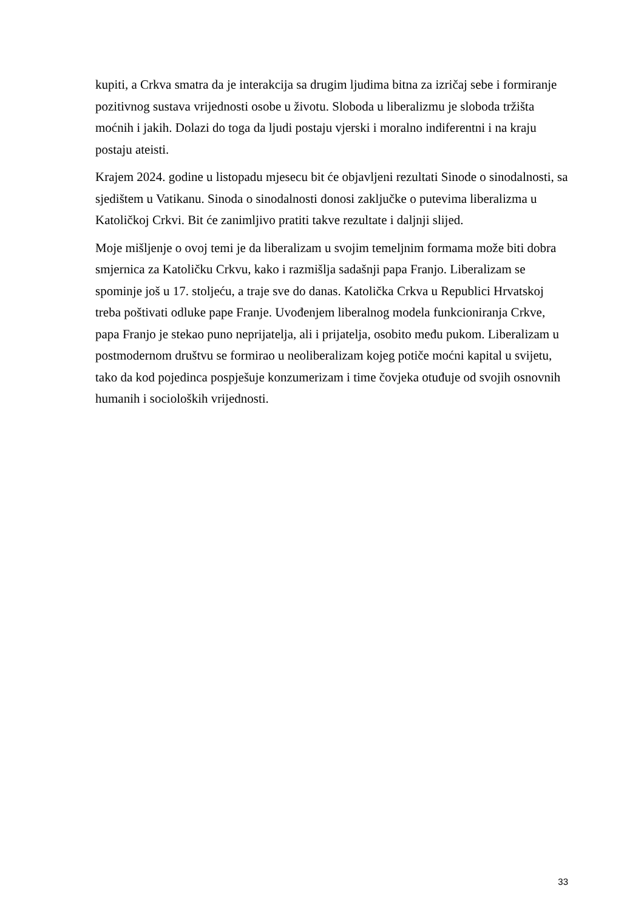kupiti, a Crkva smatra da je interakcija sa drugim ljudima bitna za izričaj sebe i formiranje pozitivnog sustava vrijednosti osobe u životu. Sloboda u liberalizmu je sloboda tržišta moćnih i jakih. Dolazi do toga da ljudi postaju vjerski i moralno indiferentni i na kraju postaju ateisti.
Krajem 2024. godine u listopadu mjesecu bit će objavljeni rezultati Sinode o sinodalnosti, sa sjedištem u Vatikanu. Sinoda o sinodalnosti donosi zaključke o putevima liberalizma u Katoličkoj Crkvi. Bit će zanimljivo pratiti takve rezultate i daljnji slijed.
Moje mišljenje o ovoj temi je da liberalizam u svojim temeljnim formama može biti dobra smjernica za Katoličku Crkvu, kako i razmišlja sadašnji papa Franjo. Liberalizam se spominje još u 17. stoljeću, a traje sve do danas. Katolička Crkva u Republici Hrvatskoj treba poštivati odluke pape Franje. Uvođenjem liberalnog modela funkcioniranja Crkve, papa Franjo je stekao puno neprijatelja, ali i prijatelja, osobito među pukom. Liberalizam u postmodernom društvu se formirao u neoliberalizam kojeg potiče moćni kapital u svijetu, tako da kod pojedinca pospješuje konzumerizam i time čovjeka otuđuje od svojih osnovnih humanih i socioloških vrijednosti.
33